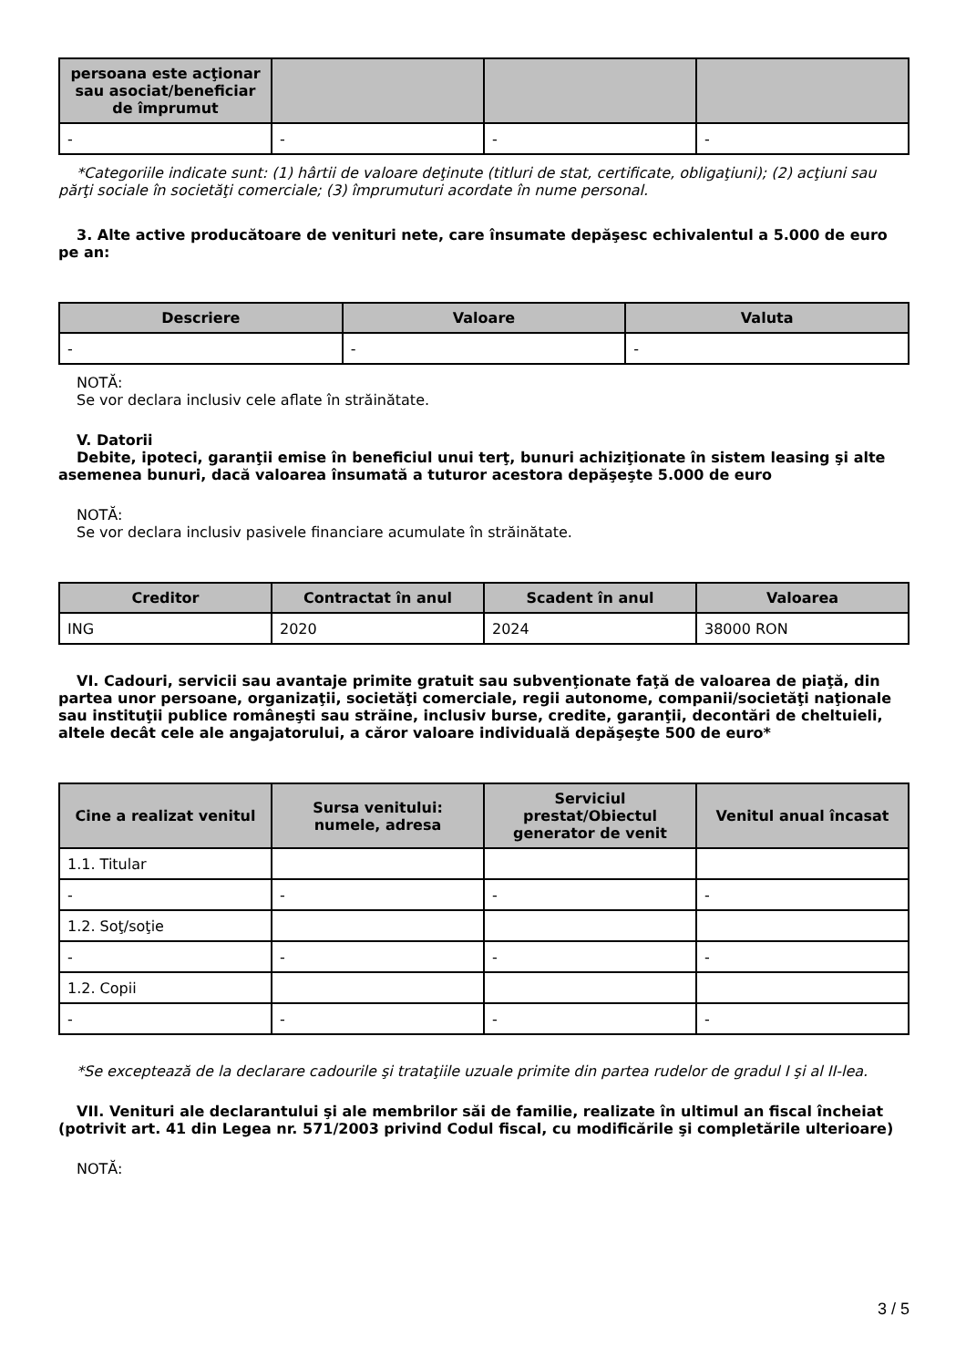| persoana este acţionar sau asociat/beneficiar de împrumut | | | |
| --- | --- | --- | --- |
| - | - | - | - |
*Categoriile indicate sunt: (1) hârtii de valoare deţinute (titluri de stat, certificate, obligaţiuni); (2) acţiuni sau părţi sociale în societăţi comerciale; (3) împrumuturi acordate în nume personal.
3. Alte active producătoare de venituri nete, care însumate depăşesc echivalentul a 5.000 de euro pe an:
| Descriere | Valoare | Valuta |
| --- | --- | --- |
| - | - | - |
NOTĂ:
Se vor declara inclusiv cele aflate în străinătate.
V. Datorii
Debite, ipoteci, garanţii emise în beneficiul unui terţ, bunuri achiziţionate în sistem leasing şi alte asemenea bunuri, dacă valoarea însumată a tuturor acestora depăşeşte 5.000 de euro
NOTĂ:
Se vor declara inclusiv pasivele financiare acumulate în străinătate.
| Creditor | Contractat în anul | Scadent în anul | Valoarea |
| --- | --- | --- | --- |
| ING | 2020 | 2024 | 38000 RON |
VI. Cadouri, servicii sau avantaje primite gratuit sau subvenţionate faţă de valoarea de piaţă, din partea unor persoane, organizaţii, societăţi comerciale, regii autonome, companii/societăţi naţionale sau instituţii publice româneşti sau străine, inclusiv burse, credite, garanţii, decontări de cheltuieli, altele decât cele ale angajatorului, a căror valoare individuală depăşeşte 500 de euro*
| Cine a realizat venitul | Sursa venitului: numele, adresa | Serviciul prestat/Obiectul generator de venit | Venitul anual încasat |
| --- | --- | --- | --- |
| 1.1. Titular | | | |
| - | - | - | - |
| 1.2. Soţ/soţie | | | |
| - | - | - | - |
| 1.2. Copii | | | |
| - | - | - | - |
*Se exceptează de la declarare cadourile şi trataţiile uzuale primite din partea rudelor de gradul I şi al II-lea.
VII. Venituri ale declarantului şi ale membrilor săi de familie, realizate în ultimul an fiscal încheiat (potrivit art. 41 din Legea nr. 571/2003 privind Codul fiscal, cu modificările şi completările ulterioare)
NOTĂ:
3 / 5